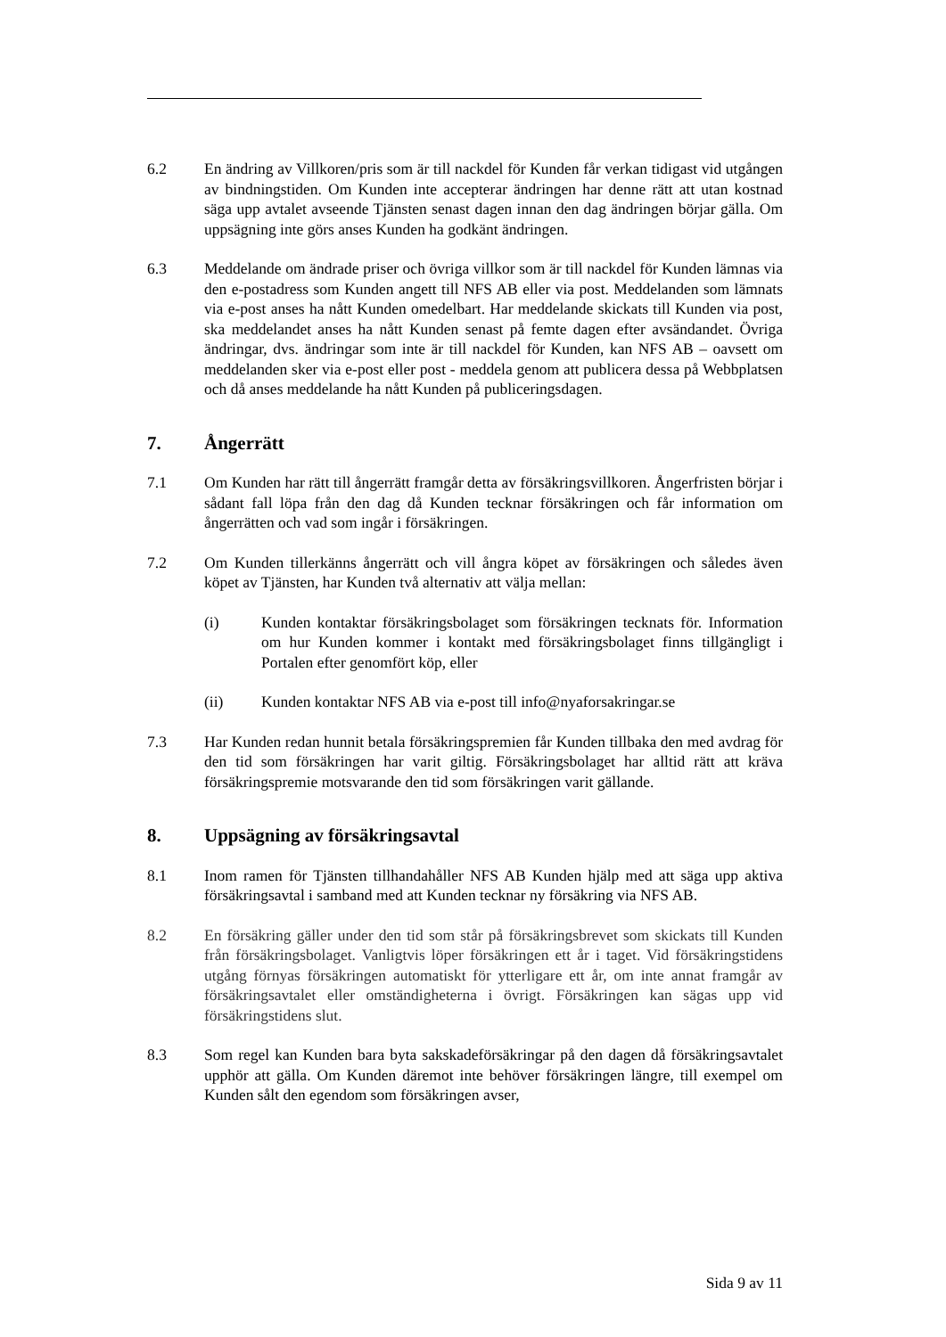6.2 En ändring av Villkoren/pris som är till nackdel för Kunden får verkan tidigast vid utgången av bindningstiden. Om Kunden inte accepterar ändringen har denne rätt att utan kostnad säga upp avtalet avseende Tjänsten senast dagen innan den dag ändringen börjar gälla. Om uppsägning inte görs anses Kunden ha godkänt ändringen.
6.3 Meddelande om ändrade priser och övriga villkor som är till nackdel för Kunden lämnas via den e-postadress som Kunden angett till NFS AB eller via post. Meddelanden som lämnats via e-post anses ha nått Kunden omedelbart. Har meddelande skickats till Kunden via post, ska meddelandet anses ha nått Kunden senast på femte dagen efter avsändandet. Övriga ändringar, dvs. ändringar som inte är till nackdel för Kunden, kan NFS AB – oavsett om meddelanden sker via e-post eller post - meddela genom att publicera dessa på Webbplatsen och då anses meddelande ha nått Kunden på publiceringsdagen.
7. Ångerrätt
7.1 Om Kunden har rätt till ångerrätt framgår detta av försäkringsvillkoren. Ångerfristen börjar i sådant fall löpa från den dag då Kunden tecknar försäkringen och får information om ångerrätten och vad som ingår i försäkringen.
7.2 Om Kunden tillerkänns ångerrätt och vill ångra köpet av försäkringen och således även köpet av Tjänsten, har Kunden två alternativ att välja mellan:
(i) Kunden kontaktar försäkringsbolaget som försäkringen tecknats för. Information om hur Kunden kommer i kontakt med försäkringsbolaget finns tillgängligt i Portalen efter genomfört köp, eller
(ii) Kunden kontaktar NFS AB via e-post till info@nyaforsakringar.se
7.3 Har Kunden redan hunnit betala försäkringspremien får Kunden tillbaka den med avdrag för den tid som försäkringen har varit giltig. Försäkringsbolaget har alltid rätt att kräva försäkringspremie motsvarande den tid som försäkringen varit gällande.
8. Uppsägning av försäkringsavtal
8.1 Inom ramen för Tjänsten tillhandahåller NFS AB Kunden hjälp med att säga upp aktiva försäkringsavtal i samband med att Kunden tecknar ny försäkring via NFS AB.
8.2 En försäkring gäller under den tid som står på försäkringsbrevet som skickats till Kunden från försäkringsbolaget. Vanligtvis löper försäkringen ett år i taget. Vid försäkringstidens utgång förnyas försäkringen automatiskt för ytterligare ett år, om inte annat framgår av försäkringsavtalet eller omständigheterna i övrigt. Försäkringen kan sägas upp vid försäkringstidens slut.
8.3 Som regel kan Kunden bara byta sakskadeförsäkringar på den dagen då försäkringsavtalet upphör att gälla. Om Kunden däremot inte behöver försäkringen längre, till exempel om Kunden sålt den egendom som försäkringen avser,
Sida 9 av 11